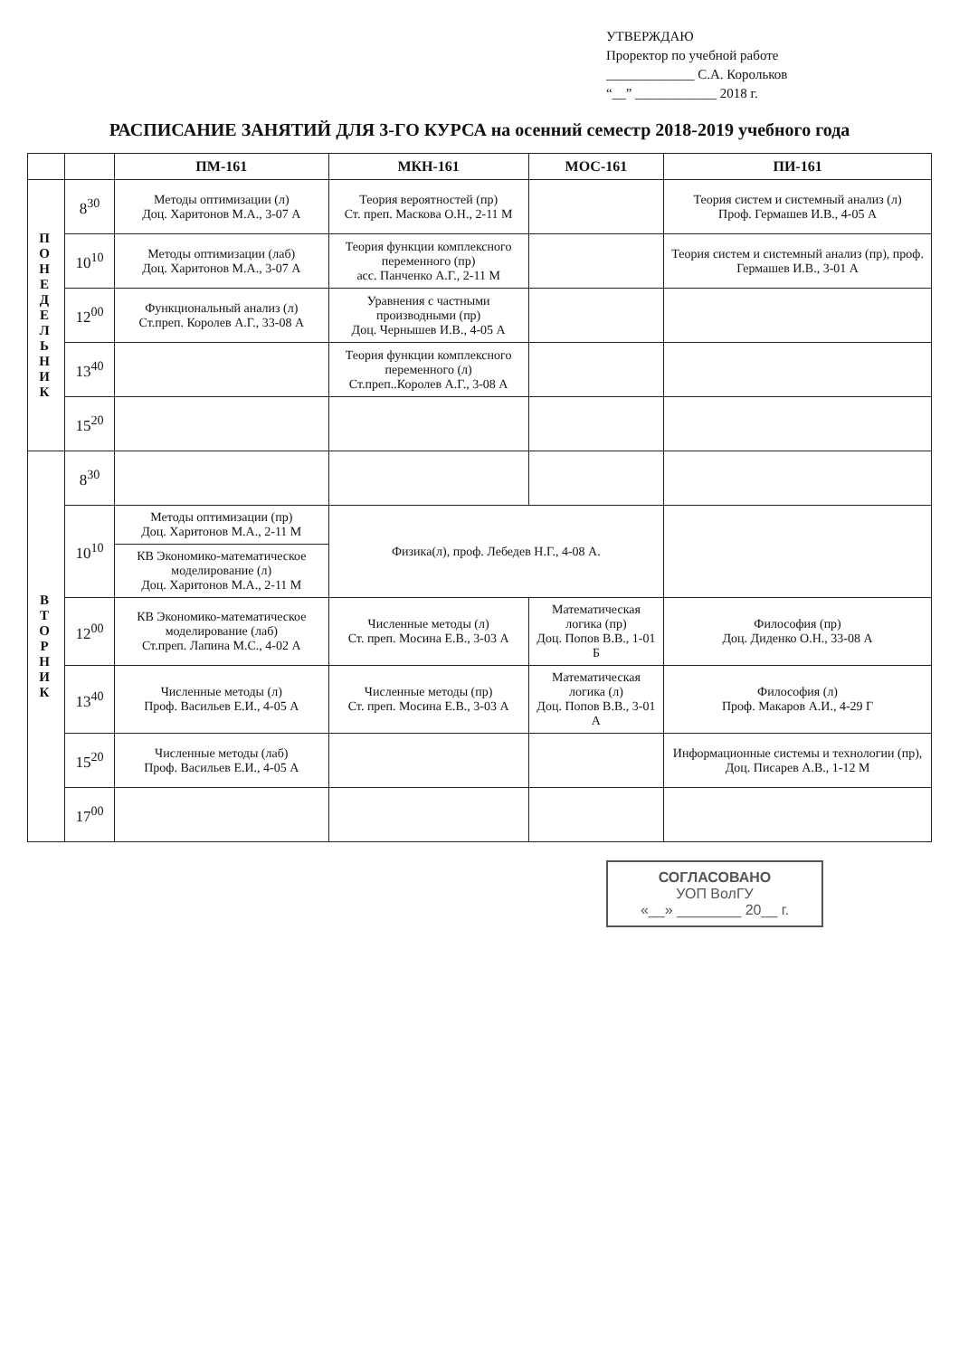УТВЕРЖДАЮ
Проректор по учебной работе
_____________ С.А. Корольков
“__” ____________ 2018 г.
РАСПИСАНИЕ ЗАНЯТИЙ ДЛЯ 3-ГО КУРСА на осенний семестр 2018-2019 учебного года
| | | ПМ-161 | МКН-161 | МОС-161 | ПИ-161 |
| --- | --- | --- | --- | --- | --- |
| П О Н Е Д Е Л Ь Н И К | 8<sup>30</sup> | Методы оптимизации (л) Доц. Харитонов М.А., 3-07 А | Теория вероятностей (пр) Ст. преп. Маскова О.Н., 2-11 М | | Теория систем и системный анализ (л) Проф. Гермашев И.В., 4-05 А |
| | 10<sup>10</sup> | Методы оптимизации (лаб) Доц. Харитонов М.А., 3-07 А | Теория функции комплексного переменного (пр) асс. Панченко А.Г., 2-11 М | | Теория систем и системный анализ (пр), проф. Гермашев И.В., 3-01 А |
| | 12<sup>00</sup> | Функциональный анализ (л) Ст.преп. Королев А.Г., 33-08 А | Уравнения с частными производными (пр) Доц. Чернышев И.В., 4-05 А | | |
| | 13<sup>40</sup> | | Теория функции комплексного переменного (л) Ст.преп..Королев А.Г., 3-08 А | | |
| | 15<sup>20</sup> | | | | |
| В Т О Р Н И К | 8<sup>30</sup> | | | | |
| | 10<sup>10</sup> | Методы оптимизации (пр) Доц. Харитонов М.А., 2-11 М | Физика(л), проф. Лебедев Н.Г., 4-08 А. | | |
| | | КВ Экономико-математическое моделирование (л) Доц. Харитонов М.А., 2-11 М | | | |
| | 12<sup>00</sup> | КВ Экономико-математическое моделирование (лаб) Ст.преп. Лапина М.С., 4-02 А | Численные методы (л) Ст. преп. Мосина Е.В., 3-03 А | Математическая логика (пр) Доц. Попов В.В., 1-01 Б | Философия (пр) Доц. Диденко О.Н., 33-08 А |
| | 13<sup>40</sup> | Численные методы (л) Проф. Васильев Е.И., 4-05 А | Численные методы (пр) Ст. преп. Мосина Е.В., 3-03 А | Математическая логика (л) Доц. Попов В.В., 3-01 А | Философия (л) Проф. Макаров А.И., 4-29 Г |
| | 15<sup>20</sup> | Численные методы (лаб) Проф. Васильев Е.И., 4-05 А | | | Информационные системы и технологии (пр), Доц. Писарев А.В., 1-12 М |
| | 17<sup>00</sup> | | | | |
СОГЛАСОВАНО
УОП ВолГУ
«__» ________ 20__ г.